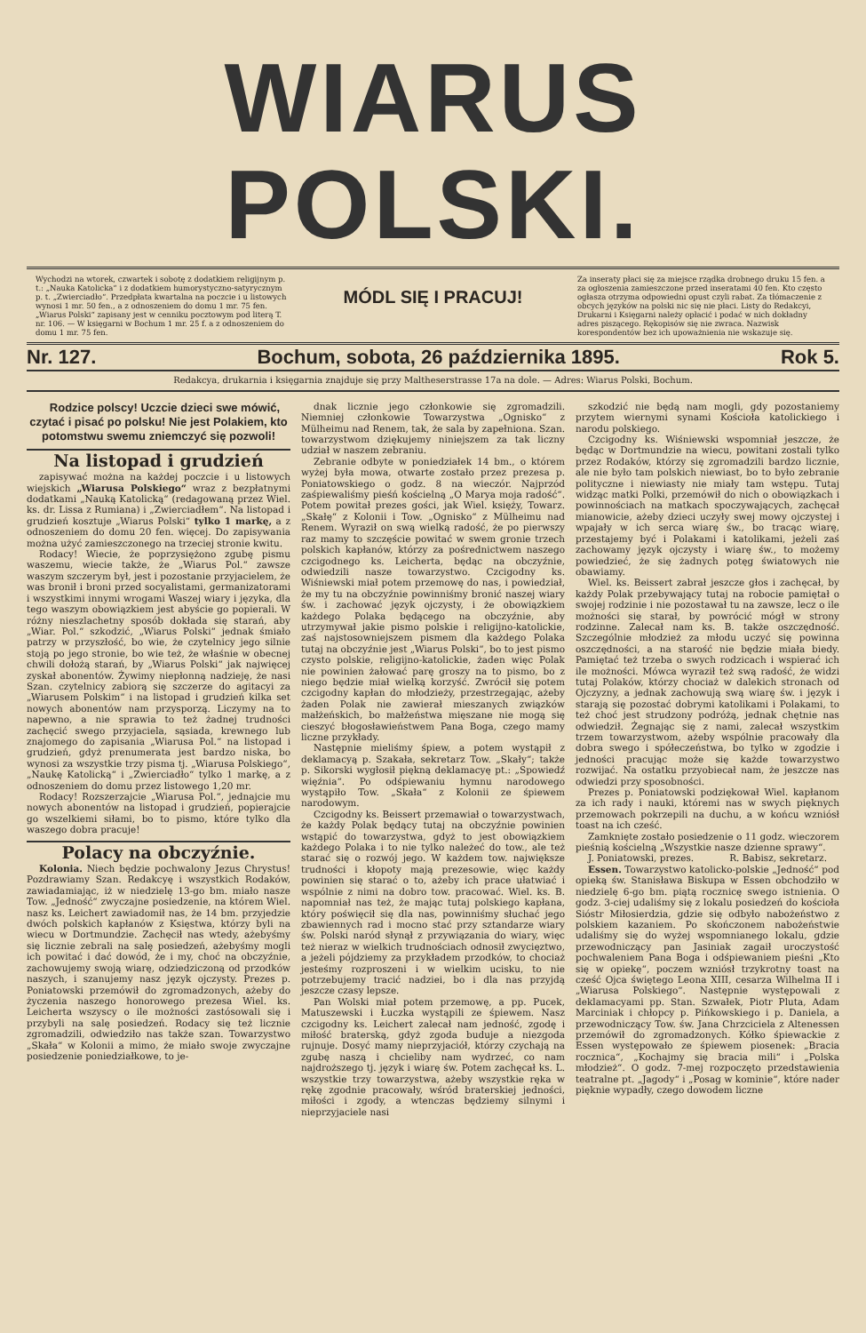WIARUS POLSKI.
Wychodzi na wtorek, czwartek i sobotę z dodatkiem religijnym p. t.: „Nauka Katolicka“ i z dodatkiem humorystyczno-satyrycznym p. t. „Zwierciadło“. Przedpłata kwartalna na poczcie i u listowych wynosi 1 mr. 50 fen., a z odnoszeniem do domu 1 mr. 75 fen. „Wiarus Polski“ zapisany jest w cenniku pocztowym pod literą T. nr. 106. — W księgarni w Bochum 1 mr. 25 f. a z odnoszeniem do domu 1 mr. 75 fen.
MÓDL SIĘ I PRACUJ!
Za inseraty płaci się za miejsce rządka drobnego druku 15 fen. a za ogłoszenia zamieszczone przed inseratami 40 fen. Kto często ogłasza otrzyma odpowiedni opust czyli rabat. Za tłómaczenie z obcych języków na polski nic się nie płaci. Listy do Redakcyi, Drukarni i Księgarni należy opłacić i podać w nich dokładny adres piszącego. Rękopisów się nie zwraca. Nazwisk korespondentów bez ich upoważnienia nie wskazuje się.
Nr. 127. Bochum, sobota, 26 października 1895. Rok 5.
Redakcya, drukarnia i księgarnia znajduje się przy Maltheserstrasse 17a na dole. — Adres: Wiarus Polski, Bochum.
Rodzice polscy! Uczcie dzieci swe mówić, czytać i pisać po polsku! Nie jest Polakiem, kto potomstwu swemu zniemczyć się pozwoli!
Na listopad i grudzień
zapisywać można na każdej poczcie i u listowych wiejskich „Wiarusa Polskiego“ wraz z bezpłatnymi dodatkami „Nauką Katolicką“ (redagowaną przez Wiel. ks. dr. Lissa z Rumiana) i „Zwierciadłem“. Na listopad i grudzień kosztuje „Wiarus Polski“ tylko 1 markę, a z odnoszeniem do domu 20 fen. więcej. Do zapisywania można użyć zamieszczonego na trzeciej stronie kwitu.
Rodacy! Wiecie, że poprzysiężono zgubę pismu waszemu, wiecie także, że „Wiarus Pol.“ zawsze waszym szczerym był, jest i pozostanie przyjacielem, że was bronił i broni przed socyalistami, germanizatorami i wszystkimi innymi wrogami Waszej wiary i języka, dla tego waszym obowiązkiem jest abyście go popierali. W różny nieszlachetny sposób dokłada się starań, aby „Wiar. Pol.“ szkodzić, „Wiarus Polski“ jednak śmiało patrzy w przyszłość, bo wie, że czytelnicy jego silnie stoją po jego stronie, bo wie też, że właśnie w obecnej chwili dołożą starań, by „Wiarus Polski“ jak najwięcej zyskał abonentów. Żywimy niepłonną nadzieję, że nasi Szan. czytelnicy zabiorą się szczerze do agitacyi za „Wiarusem Polskim“ i na listopad i grudzień kilka set nowych abonentów nam przysporzą. Liczymy na to napewno, a nie sprawia to też żadnej trudności zachęcić swego przyjaciela, sąsiada, krewnego lub znajomego do zapisania „Wiarusa Pol.“ na listopad i grudzień, gdyż prenumerata jest bardzo niska, bo wynosi za wszystkie trzy pisma tj. „Wiarusa Polskiego“, „Naukę Katolicką“ i „Zwierciadło“ tylko 1 markę, a z odnoszeniem do domu przez listowego 1,20 mr.
Rodacy! Rozszerzajcie „Wiarusa Pol.“, jednajcie mu nowych abonentów na listopad i grudzień, popierajcie go wszelkiemi siłami, bo to pismo, które tylko dla waszego dobra pracuje!
Polacy na obczyźnie.
Kolonia. Niech będzie pochwalony Jezus Chrystus! Pozdrawiamy Szan. Redakcyę i wszystkich Rodaków, zawiadamiając, iż w niedzielę 13-go bm. miało nasze Tow. „Jedność“ zwyczajne posiedzenie, na którem Wiel. nasz ks. Leichert zawiadomił nas, że 14 bm. przyjedzie dwóch polskich kapłanów z Księstwa, którzy byli na wiecu w Dortmundzie. Zachęcił nas wtedy, ażebyśmy się licznie zebrali na salę posiedzeń, ażebyśmy mogli ich powitać i dać dowód, że i my, choć na obczyźnie, zachowujemy swoją wiarę, odziedziczoną od przodków naszych, i szanujemy nasz język ojczysty. Prezes p. Poniatowski przemówił do zgromadzonych, ażeby do życzenia naszego honorowego prezesa Wiel. ks. Leicherta wszyscy o ile możności zastósowali się i przybyli na salę posiedzeń. Rodacy się też licznie zgromadzili, odwiedziło nas także szan. Towarzystwo „Skała“ w Kolonii a mimo, że miało swoje zwyczajne posiedzenie poniedziałkowe, to je-
dnak licznie jego członkowie się zgromadzili. Niemniej członkowie Towarzystwa „Ognisko“ z Mülheimu nad Renem, tak, że sala by zapełniona. Szan. towarzystwom dziękujemy niniejszem za tak liczny udział w naszem zebraniu.
Zebranie odbyte w poniedziałek 14 bm., o którem wyżej była mowa, otwarte zostało przez prezesa p. Poniatowskiego o godz. 8 na wieczór. Najprzód zaśpiewaliśmy pieśń kościelną „O Marya moja radość“. Potem powitał prezes gości, jak Wiel. księży, Towarz. „Skałę“ z Kolonii i Tow. „Ognisko“ z Mülheimu nad Renem. Wyraził on swą wielką radość, że po pierwszy raz mamy to szczęście powitać w swem gronie trzech polskich kapłanów, którzy za pośrednictwem naszego czcigodnego ks. Leicherta, będąc na obczyźnie, odwiedzili nasze towarzystwo. Czcigodny ks. Wiśniewski miał potem przemowę do nas, i powiedział, że my tu na obczyźnie powinniśmy bronić naszej wiary św. i zachować język ojczysty, i że obowiązkiem każdego Polaka będącego na obczyźnie, aby utrzymywał jakie pismo polskie i religijno-katolickie, zaś najstosowniejszem pismem dla każdego Polaka tutaj na obczyźnie jest „Wiarus Polski“, bo to jest pismo czysto polskie, religijno-katolickie, żaden więc Polak nie powinien żałować parę groszy na to pismo, bo z niego będzie miał wielką korzyść. Zwrócił się potem czcigodny kapłan do młodzieży, przestrzegając, ażeby żaden Polak nie zawierał mieszanych związków małżeńskich, bo małżeństwa mięszane nie mogą się cieszyć błogosławieństwem Pana Boga, czego mamy liczne przykłady.
Następnie mieliśmy śpiew, a potem wystąpił z deklamacyą p. Szakała, sekretarz Tow. „Skały“; także p. Sikorski wygłosił piękną deklamacyę pt.: „Spowiedź więźnia“. Po odśpiewaniu hymnu narodowego wystąpiło Tow. „Skała“ z Kolonii ze śpiewem narodowym.
Czcigodny ks. Beissert przemawiał o towarzystwach, że każdy Polak będący tutaj na obczyźnie powinien wstąpić do towarzystwa, gdyż to jest obowiązkiem każdego Polaka i to nie tylko należeć do tow., ale też starać się o rozwój jego. W każdem tow. największe trudności i kłopoty mają prezesowie, więc każdy powinien się starać o to, ażeby ich prace ułatwiać i wspólnie z nimi na dobro tow. pracować. Wiel. ks. B. napomniał nas też, że mając tutaj polskiego kapłana, który poświęcił się dla nas, powinniśmy słuchać jego zbawiennych rad i mocno stać przy sztandarze wiary św. Polski naród słynął z przywiązania do wiary, więc też nieraz w wielkich trudnościach odnosił zwycięztwo, a jeżeli pójdziemy za przykładem przodków, to chociaż jesteśmy rozproszeni i w wielkim ucisku, to nie potrzebujemy tracić nadziei, bo i dla nas przyjdą jeszcze czasy lepsze.
Pan Wolski miał potem przemowę, a pp. Pucek, Matuszewski i Łuczka wystąpili ze śpiewem. Nasz czcigodny ks. Leichert zalecał nam jedność, zgodę i miłość braterską, gdyż zgoda buduje a niezgoda rujnuje. Dosyć mamy nieprzyjaciół, którzy czychają na zgubę naszą i chcieliby nam wydrzeć, co nam najdroższego tj. język i wiarę św. Potem zachęcał ks. L. wszystkie trzy towarzystwa, ażeby wszystkie ręka w rękę zgodnie pracowały, wśród braterskiej jedności, miłości i zgody, a wtenczas będziemy silnymi i nieprzyjaciele nasi
szkodzić nie będą nam mogli, gdy pozostaniemy przytem wiernymi synami Kościoła katolickiego i narodu polskiego.
Czcigodny ks. Wiśniewski wspomniał jeszcze, że będąc w Dortmundzie na wiecu, powitani zostali tylko przez Rodaków, którzy się zgromadzili bardzo licznie, ale nie było tam polskich niewiast, bo to było zebranie polityczne i niewiasty nie miały tam wstępu. Tutaj widząc matki Polki, przemówił do nich o obowiązkach i powinnościach na matkach spoczywających, zachęcał mianowicie, ażeby dzieci uczyły swej mowy ojczystej i wpajały w ich serca wiarę św., bo tracąc wiarę, przestajemy być i Polakami i katolikami, jeżeli zaś zachowamy język ojczysty i wiarę św., to możemy powiedzieć, że się żadnych potęg światowych nie obawiamy.
Wiel. ks. Beissert zabrał jeszcze głos i zachęcał, by każdy Polak przebywający tutaj na robocie pamiętał o swojej rodzinie i nie pozostawał tu na zawsze, lecz o ile możności się starał, by powrócić mógł w strony rodzinne. Zalecał nam ks. B. także oszczędność. Szczególnie młodzież za młodu uczyć się powinna oszczędności, a na starość nie będzie miała biedy. Pamiętać też trzeba o swych rodzicach i wspierać ich ile możności. Mówca wyraził też swą radość, że widzi tutaj Polaków, którzy chociaż w dalekich stronach od Ojczyzny, a jednak zachowują swą wiarę św. i język i starają się pozostać dobrymi katolikami i Polakami, to też choć jest strudzony podróżą, jednak chętnie nas odwiedził. Żegnając się z nami, zalecał wszystkim trzem towarzystwom, ażeby wspólnie pracowały dla dobra swego i spółeczeństwa, bo tylko w zgodzie i jedności pracując może się każde towarzystwo rozwijać. Na ostatku przyobiecał nam, że jeszcze nas odwiedzi przy sposobności.
Prezes p. Poniatowski podziękował Wiel. kapłanom za ich rady i nauki, któremi nas w swych pięknych przemowach pokrzepili na duchu, a w końcu wzniósł toast na ich cześć.
Zamknięte zostało posiedzenie o 11 godz. wieczorem pieśnią kościelną „Wszystkie nasze dzienne sprawy“.
J. Poniatowski, prezes. R. Babisz, sekretarz.
Essen. Towarzystwo katolicko-polskie „Jedność“ pod opieką św. Stanisława Biskupa w Essen obchodziło w niedzielę 6-go bm. piątą rocznicę swego istnienia. O godz. 3-ciej udaliśmy się z lokalu posiedzeń do kościoła Sióstr Miłosierdzia, gdzie się odbyło nabożeństwo z polskiem kazaniem. Po skończonem nabożeństwie udaliśmy się do wyżej wspomnianego lokalu, gdzie przewodniczący pan Jasiniak zagaił uroczystość pochwaleniem Pana Boga i odśpiewaniem pieśni „Kto się w opiekę“, poczem wzniósł trzykrotny toast na cześć Ojca świętego Leona XIII, cesarza Wilhelma II i „Wiarusa Polskiego“. Następnie występowali z deklamacyami pp. Stan. Szwałek, Piotr Pluta, Adam Marciniak i chłopcy p. Pińkowskiego i p. Daniela, a przewodniczący Tow. św. Jana Chrzciciela z Altenessen przemówił do zgromadzonych. Kółko śpiewackie z Essen występowało ze śpiewem piosenek: „Bracia rocznica“, „Kochajmy się bracia mili“ i „Polska młodzież“. O godz. 7-mej rozpoczęto przedstawienia teatralne pt. „Jagody“ i „Posag w kominie“, które nader pięknie wypadły, czego dowodem liczne